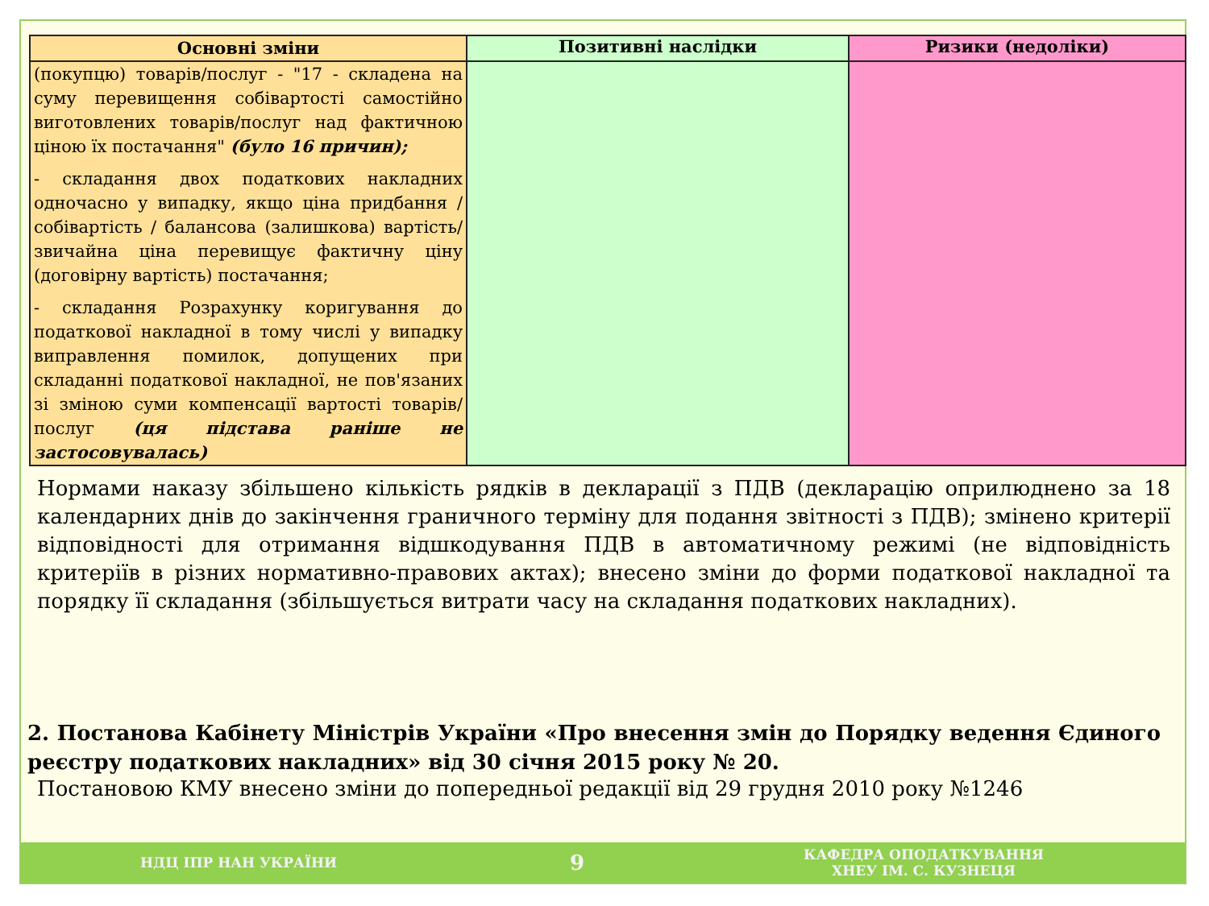| Основні зміни | Позитивні наслідки | Ризики (недоліки) |
| --- | --- | --- |
| (покупцю) товарів/послуг - "17 - складена на суму перевищення собівартості самостійно виготовлених товарів/послуг над фактичною ціною їх постачання" (було 16 причин); - складання двох податкових накладних одночасно у випадку, якщо ціна придбання / собівартість / балансова (залишкова) вартість/ звичайна ціна перевищує фактичну ціну (договірну вартість) постачання; - складання Розрахунку коригування до податкової накладної в тому числі у випадку виправлення помилок, допущених при складанні податкової накладної, не пов'язаних зі зміною суми компенсації вартості товарів/послуг (ця підстава раніше не застосовувалась) | | |
Нормами наказу збільшено кількість рядків в декларації з ПДВ (декларацію оприлюднено за 18 календарних днів до закінчення граничного терміну для подання звітності з ПДВ); змінено критерії відповідності для отримання відшкодування ПДВ в автоматичному режимі (не відповідність критеріїв в різних нормативно-правових актах); внесено зміни до форми податкової накладної та порядку її складання (збільшується витрати часу на складання податкових накладних).
2. Постанова Кабінету Міністрів України «Про внесення змін до Порядку ведення Єдиного реєстру податкових накладних» від 30 січня 2015 року № 20.
Постановою КМУ внесено зміни до попередньої редакції від 29 грудня 2010 року №1246
НДЦ ІПР НАН УКРАЇНИ
9
КАФЕДРА ОПОДАТКУВАННЯ
ХНЕУ ІМ. С. КУЗНЕЦЯ